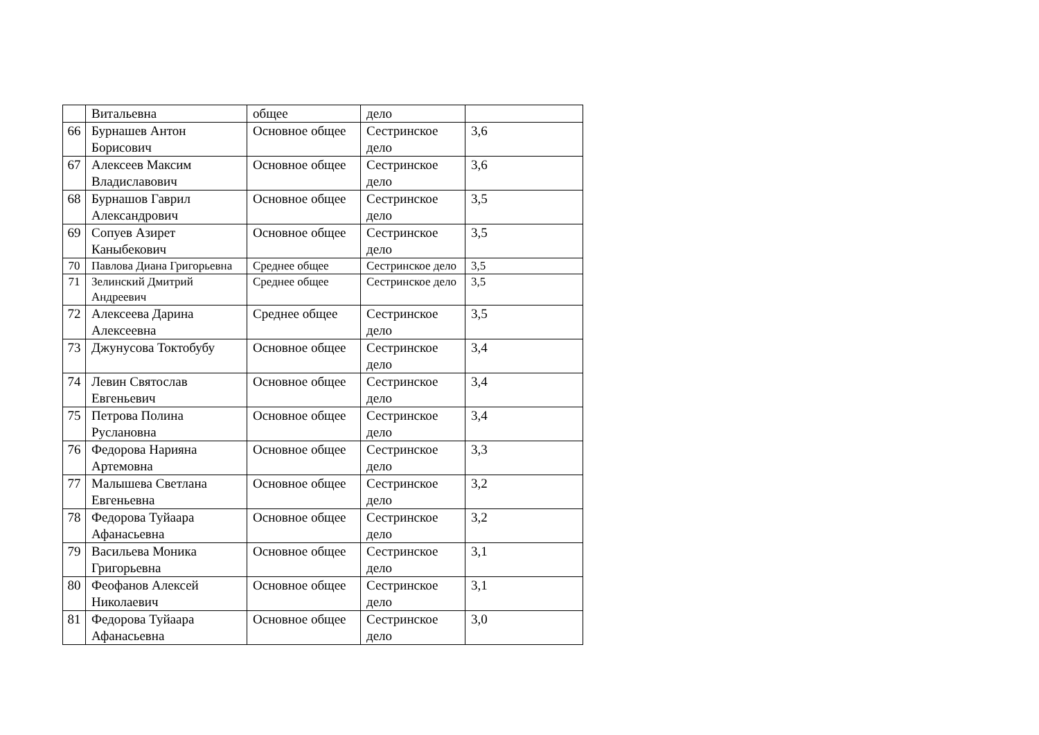| | Витальевна | общее | дело | |
| 66 | Бурнашев Антон Борисович | Основное общее | Сестринское дело | 3,6 |
| 67 | Алексеев Максим Владиславович | Основное общее | Сестринское дело | 3,6 |
| 68 | Бурнашов Гаврил Александрович | Основное общее | Сестринское дело | 3,5 |
| 69 | Сопуев Азирет Каныбекович | Основное общее | Сестринское дело | 3,5 |
| 70 | Павлова Диана Григорьевна | Среднее общее | Сестринское дело | 3,5 |
| 71 | Зелинский Дмитрий Андреевич | Среднее общее | Сестринское дело | 3,5 |
| 72 | Алексеева Дарина Алексеевна | Среднее общее | Сестринское дело | 3,5 |
| 73 | Джунусова Токтобубу | Основное общее | Сестринское дело | 3,4 |
| 74 | Левин Святослав Евгеньевич | Основное общее | Сестринское дело | 3,4 |
| 75 | Петрова Полина Руслановна | Основное общее | Сестринское дело | 3,4 |
| 76 | Федорова Нарияна Артемовна | Основное общее | Сестринское дело | 3,3 |
| 77 | Малышева Светлана Евгеньевна | Основное общее | Сестринское дело | 3,2 |
| 78 | Федорова Туйаара Афанасьевна | Основное общее | Сестринское дело | 3,2 |
| 79 | Васильева Моника Григорьевна | Основное общее | Сестринское дело | 3,1 |
| 80 | Феофанов Алексей Николаевич | Основное общее | Сестринское дело | 3,1 |
| 81 | Федорова Туйаара Афанасьевна | Основное общее | Сестринское дело | 3,0 |